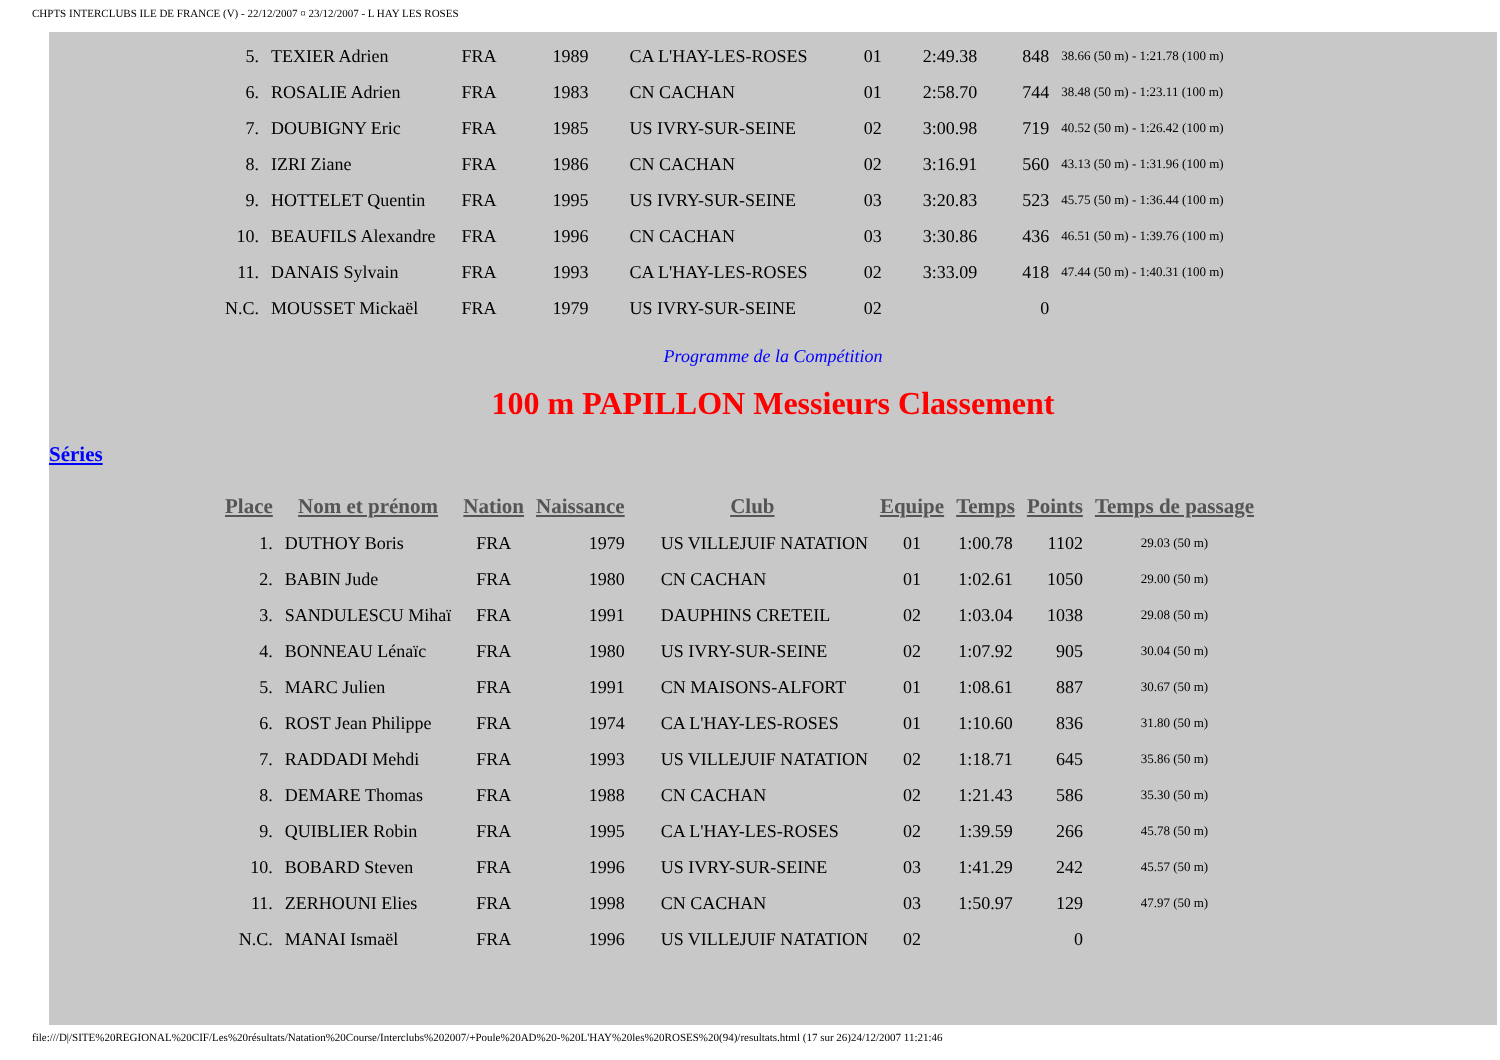CHPTS INTERCLUBS ILE DE FRANCE (V) - 22/12/2007 ¤ 23/12/2007 - L HAY LES ROSES
| 5. | TEXIER Adrien | FRA | 1989 | CA L'HAY-LES-ROSES | 01 | 2:49.38 | 848 | 38.66 (50 m) - 1:21.78 (100 m) |
| 6. | ROSALIE Adrien | FRA | 1983 | CN CACHAN | 01 | 2:58.70 | 744 | 38.48 (50 m) - 1:23.11 (100 m) |
| 7. | DOUBIGNY Eric | FRA | 1985 | US IVRY-SUR-SEINE | 02 | 3:00.98 | 719 | 40.52 (50 m) - 1:26.42 (100 m) |
| 8. | IZRI Ziane | FRA | 1986 | CN CACHAN | 02 | 3:16.91 | 560 | 43.13 (50 m) - 1:31.96 (100 m) |
| 9. | HOTTELET Quentin | FRA | 1995 | US IVRY-SUR-SEINE | 03 | 3:20.83 | 523 | 45.75 (50 m) - 1:36.44 (100 m) |
| 10. | BEAUFILS Alexandre | FRA | 1996 | CN CACHAN | 03 | 3:30.86 | 436 | 46.51 (50 m) - 1:39.76 (100 m) |
| 11. | DANAIS Sylvain | FRA | 1993 | CA L'HAY-LES-ROSES | 02 | 3:33.09 | 418 | 47.44 (50 m) - 1:40.31 (100 m) |
| N.C. | MOUSSET Mickaël | FRA | 1979 | US IVRY-SUR-SEINE | 02 | | 0 | |
Programme de la Compétition
100 m PAPILLON Messieurs Classement
Séries
| Place | Nom et prénom | Nation | Naissance | Club | Equipe | Temps | Points | Temps de passage |
| --- | --- | --- | --- | --- | --- | --- | --- | --- |
| 1. | DUTHOY Boris | FRA | 1979 | US VILLEJUIF NATATION | 01 | 1:00.78 | 1102 | 29.03 (50 m) |
| 2. | BABIN Jude | FRA | 1980 | CN CACHAN | 01 | 1:02.61 | 1050 | 29.00 (50 m) |
| 3. | SANDULESCU Mihaï | FRA | 1991 | DAUPHINS CRETEIL | 02 | 1:03.04 | 1038 | 29.08 (50 m) |
| 4. | BONNEAU Lénaïc | FRA | 1980 | US IVRY-SUR-SEINE | 02 | 1:07.92 | 905 | 30.04 (50 m) |
| 5. | MARC Julien | FRA | 1991 | CN MAISONS-ALFORT | 01 | 1:08.61 | 887 | 30.67 (50 m) |
| 6. | ROST Jean Philippe | FRA | 1974 | CA L'HAY-LES-ROSES | 01 | 1:10.60 | 836 | 31.80 (50 m) |
| 7. | RADDADI Mehdi | FRA | 1993 | US VILLEJUIF NATATION | 02 | 1:18.71 | 645 | 35.86 (50 m) |
| 8. | DEMARE Thomas | FRA | 1988 | CN CACHAN | 02 | 1:21.43 | 586 | 35.30 (50 m) |
| 9. | QUIBLIER Robin | FRA | 1995 | CA L'HAY-LES-ROSES | 02 | 1:39.59 | 266 | 45.78 (50 m) |
| 10. | BOBARD Steven | FRA | 1996 | US IVRY-SUR-SEINE | 03 | 1:41.29 | 242 | 45.57 (50 m) |
| 11. | ZERHOUNI Elies | FRA | 1998 | CN CACHAN | 03 | 1:50.97 | 129 | 47.97 (50 m) |
| N.C. | MANAI Ismaël | FRA | 1996 | US VILLEJUIF NATATION | 02 | | 0 | |
file:///D|/SITE%20REGIONAL%20CIF/Les%20résultats/Natation%20Course/Interclubs%202007/+Poule%20AD%20-%20L'HAY%20les%20ROSES%20(94)/resultats.html (17 sur 26)24/12/2007 11:21:46